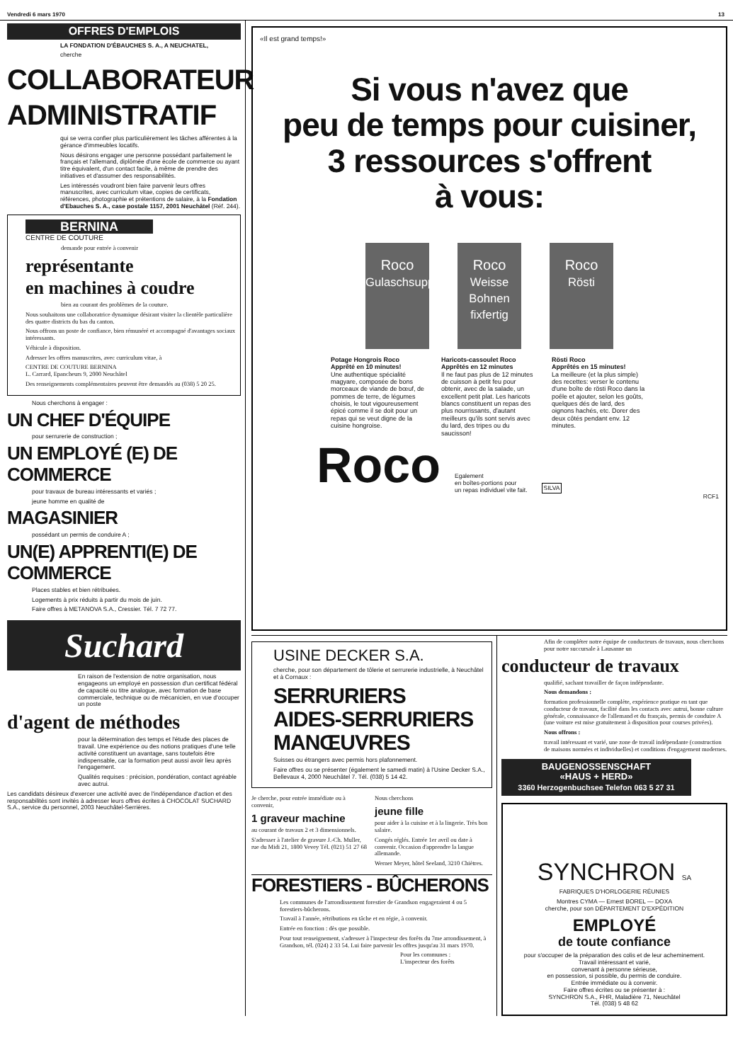Vendredi 6 mars 1970 13
OFFRES D'EMPLOIS
LA FONDATION D'ÉBAUCHES S. A., A NEUCHATEL,
cherche
COLLABORATEUR
ADMINISTRATIF
qui se verra confier plus particulièrement les tâches afférentes à la gérance d'immeubles locatifs.
Nous désirons engager une personne possédant parfaitement le français et l'allemand, diplômée d'une école de commerce ou ayant titre équivalent, d'un contact facile, à même de prendre des initiatives et d'assumer des responsabilités.
Les intéressés voudront bien faire parvenir leurs offres manuscrites, avec curriculum vitae, copies de certificats, références, photographie et prétentions de salaire, à la Fondation d'Ebauches S. A., case postale 1157, 2001 Neuchâtel (Réf. 244).
BERNINA
CENTRE DE COUTURE
demande pour entrée à convenir
représentante
en machines à coudre
bien au courant des problèmes de la couture.
Nous souhaitons une collaboratrice dynamique désirant visiter la clientèle particulière des quatre districts du bas du canton.
Nous offrons un poste de confiance, bien rémunéré et accompagné d'avantages sociaux intéressants.
Véhicule à disposition.
Adresser les offres manuscrites, avec curriculum vitae, à
CENTRE DE COUTURE BERNINA
L. Carrard, Epancheurs 9, 2000 Neuchâtel
Des renseignements complémentaires peuvent être demandés au (038) 5 20 25.
Nous cherchons à engager :
UN CHEF D'ÉQUIPE
pour serrurerie de construction ;
UN EMPLOYÉ (E) DE COMMERCE
pour travaux de bureau intéressants et variés ;
jeune homme en qualité de
MAGASINIER
possédant un permis de conduire A ;
UN(E) APPRENTI(E) DE COMMERCE
Places stables et bien rétribuées.
Logements à prix réduits à partir du mois de juin.
Faire offres à METANOVA S.A., Cressier. Tél. 7 72 77.
Suchard
En raison de l'extension de notre organisation, nous engageons un employé en possession d'un certificat fédéral de capacité ou titre analogue, avec formation de base commerciale, technique ou de mécanicien, en vue d'occuper un poste
d'agent de méthodes
pour la détermination des temps et l'étude des places de travail. Une expérience ou des notions pratiques d'une telle activité constituent un avantage, sans toutefois être indispensable, car la formation peut aussi avoir lieu après l'engagement.
Qualités requises : précision, pondération, contact agréable avec autrui.
Les candidats désireux d'exercer une activité avec de l'indépendance d'action et des responsabilités sont invités à adresser leurs offres écrites à CHOCOLAT SUCHARD S.A., service du personnel, 2003 Neuchâtel-Serrières.
«Il est grand temps!»
Si vous n'avez que
peu de temps pour cuisiner,
3 ressources s'offrent
à vous:
Roco
Gulaschsuppe
Roco
Weisse Bohnen fixfertig
Roco
Rösti
Potage Hongrois Roco
Apprêté en 10 minutes!
Une authentique spécialité magyare, composée de bons morceaux de viande de bœuf, de pommes de terre, de légumes choisis, le tout vigoureusement épicé comme il se doit pour un repas qui se veut digne de la cuisine hongroise.
Haricots-cassoulet Roco
Apprêtés en 12 minutes
Il ne faut pas plus de 12 minutes de cuisson à petit feu pour obtenir, avec de la salade, un excellent petit plat. Les haricots blancs constituent un repas des plus nourrissants, d'autant meilleurs qu'ils sont servis avec du lard, des tripes ou du saucisson!
Rösti Roco
Apprêtés en 15 minutes!
La meilleure (et la plus simple) des recettes: verser le contenu d'une boîte de rösti Roco dans la poêle et ajouter, selon les goûts, quelques dés de lard, des oignons hachés, etc. Dorer des deux côtés pendant env. 12 minutes.
Roco Egalement
en boîtes-portions pour
un repas individuel vite fait. SILVA
RCF1
USINE DECKER S.A.
cherche, pour son département de tôlerie et serrurerie industrielle, à Neuchâtel et à Cornaux :
SERRURIERS
AIDES-SERRURIERS
MANŒUVRES
Suisses ou étrangers avec permis hors plafonnement.
Faire offres ou se présenter (également le samedi matin) à l'Usine Decker S.A., Bellevaux 4, 2000 Neuchâtel 7. Tél. (038) 5 14 42.
Je cherche, pour entrée immédiate ou à convenir,
1 graveur machine
au courant de travaux 2 et 3 dimensionnels.
S'adresser à l'atelier de gravure J.-Ch. Muller, rue du Midi 21, 1800 Vevey Tél. (021) 51 27 68
Nous cherchons
jeune fille
pour aider à la cuisine et à la lingerie. Très bon salaire.
Congés réglés. Entrée 1er avril ou date à convenir. Occasion d'apprendre la langue allemande.
Werner Meyer, hôtel Seeland, 3210 Chiètres.
FORESTIERS - BÛCHERONS
Les communes de l'arrondissement forestier de Grandson engageraient 4 ou 5 forestiers-bûcherons.
Travail à l'année, rétributions en tâche et en régie, à convenir.
Entrée en fonction : dès que possible.
Pour tout renseignement, s'adresser à l'inspecteur des forêts du 7me arrondissement, à Grandson, tél. (024) 2 33 54. Lui faire parvenir les offres jusqu'au 31 mars 1970.
Pour les communes :
L'inspecteur des forêts
Afin de compléter notre équipe de conducteurs de travaux, nous cherchons pour notre succursale à Lausanne un
conducteur de travaux
qualifié, sachant travailler de façon indépendante.
Nous demandons :
formation professionnelle complète, expérience pratique en tant que conducteur de travaux, facilité dans les contacts avec autrui, bonne culture générale, connaissance de l'allemand et du français, permis de conduire A (une voiture est mise gratuitement à disposition pour courses privées).
Nous offrons :
travail intéressant et varié, une zone de travail indépendante (construction de maisons normées et individuelles) et conditions d'engagement modernes.
BAUGENOSSENSCHAFT
«HAUS + HERD»
3360 Herzogenbuchsee Telefon 063 5 27 31
SYNCHRON SA
FABRIQUES D'HORLOGERIE RÉUNIES
Montres CYMA — Ernest BOREL — DOXA
cherche, pour son DÉPARTEMENT D'EXPÉDITION
EMPLOYÉ
de toute confiance
pour s'occuper de la préparation des colis et de leur acheminement.
Travail intéressant et varié,
convenant à personne sérieuse,
en possession, si possible, du permis de conduire.
Entrée immédiate ou à convenir.
Faire offres écrites ou se présenter à :
SYNCHRON S.A., FHR, Maladière 71, Neuchâtel
Tél. (038) 5 48 62